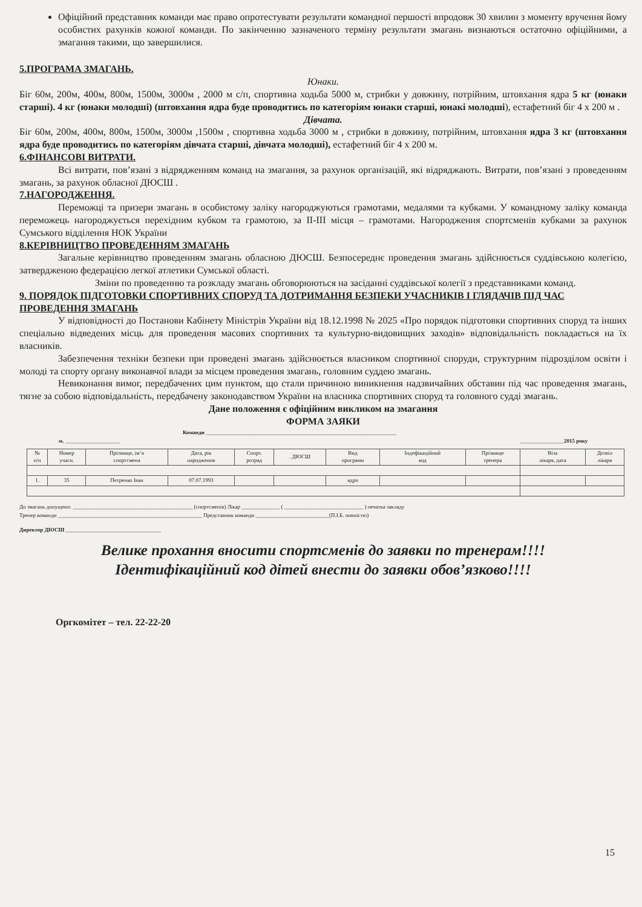Офіційний представник команди має право опротестувати результати командної першості впродовж 30 хвилин з моменту вручення йому особистих рахунків кожної команди. По закінченню зазначеного терміну результати змагань визнаються остаточно офіційними, а змагання такими, що завершилися.
5.ПРОГРАМА ЗМАГАНЬ.
Юнаки.
Біг 60м, 200м, 400м, 800м, 1500м, 3000м , 2000 м с/п, спортивна ходьба 5000 м, стрибки у довжину, потрійним, штовхання ядра 5 кг (юнаки старші). 4 кг (юнаки молодші) (штовхання ядра буде проводитись по категоріям юнаки старші, юнакі молодші), естафетний біг 4 х 200 м .
Дівчата.
Біг 60м, 200м, 400м, 800м, 1500м, 3000м ,1500м , спортивна ходьба 3000 м , стрибки в довжину, потрійним, штовхання ядра 3 кг (штовхання ядра буде проводитись по категоріям дівчата старші, дівчата молодші), естафетний біг 4 х 200 м.
6.ФІНАНСОВІ ВИТРАТИ.
Всі витрати, пов’язані з відрядженням команд на змагання, за рахунок організацій, які відряджають. Витрати, пов’язані з проведенням змагань, за рахунок обласної ДЮСШ .
7.НАГОРОДЖЕННЯ.
Переможці та призери змагань в особистому заліку нагороджуються грамотами, медалями та кубками. У командному заліку команда переможець нагороджується перехідним кубком та грамотою, за ІІ-ІІІ місця – грамотами. Нагородження спортсменів кубками за рахунок Сумського відділення НОК України
8.КЕРІВНИЦТВО ПРОВЕДЕННЯМ ЗМАГАНЬ
Загальне керівництво проведенням змагань обласною ДЮСШ. Безпосереднє проведення змагань здійснюється суддівською колегією, затвердженою федерацією легкої атлетики Сумської області.
Зміни по проведенню та розкладу змагань обговорюються на засіданні суддівської колегії з представниками команд.
9. ПОРЯДОК ПІДГОТОВКИ СПОРТИВНИХ СПОРУД ТА ДОТРИМАННЯ БЕЗПЕКИ УЧАСНИКІВ І ГЛЯДАЧІВ ПІД ЧАС ПРОВЕДЕННЯ ЗМАГАНЬ
У відповідності до Постанови Кабінету Міністрів України від 18.12.1998 № 2025 «Про порядок підготовки спортивних споруд та інших спеціально відведених місць для проведення масових спортивних та культурно-видовищних заходів» відповідальність покладається на їх власників.
Забезпечення техніки безпеки при проведені змагань здійснюється власником спортивної споруди, структурним підрозділом освіти і молоді та спорту органу виконавчої влади за місцем проведення змагань, головним суддею змагань.
Невиконання вимог, передбачених цим пунктом, що стали причиною виникнення надзвичайних обставин під час проведення змагань, тягне за собою відповідальність, передбачену законодавством України на власника спортивних споруд та головного судді змагань.
Дане положення є офіційним викликом на змагання
ФОРМА ЗАЯКИ
Команди ______________________________________________________________________
м. ____________________ ________________2015 року
| № п/п | Номер учасн. | Прізвище, ім’я спортсмена | Дата, рік народження | Спорт. розряд | . ДЮСШ | Вид програми | Індефікаційний код | Прізвище тренера | Віза лікаря, дата | Дозвіл лікаря |
| --- | --- | --- | --- | --- | --- | --- | --- | --- | --- | --- |
| 1. | 35 | Петренко Іван | 07.07.1993 | | | ядро | | | | |
До змагань допущено: ____________________________________________ (спортсменів) Лікар ______________ ( _____________________________ ) печатка закладу
Тренер команди _____________________________________________________ Представник команди ___________________________(П.І.Б. повністю)
Директор ДЮСШ ___________________________________
Велике прохання вносити спортсменів до заявки по тренерам!!!!
Ідентифікаційний код дітей внести до заявки обов’язково!!!!
Оргкомітет – тел. 22-22-20
15